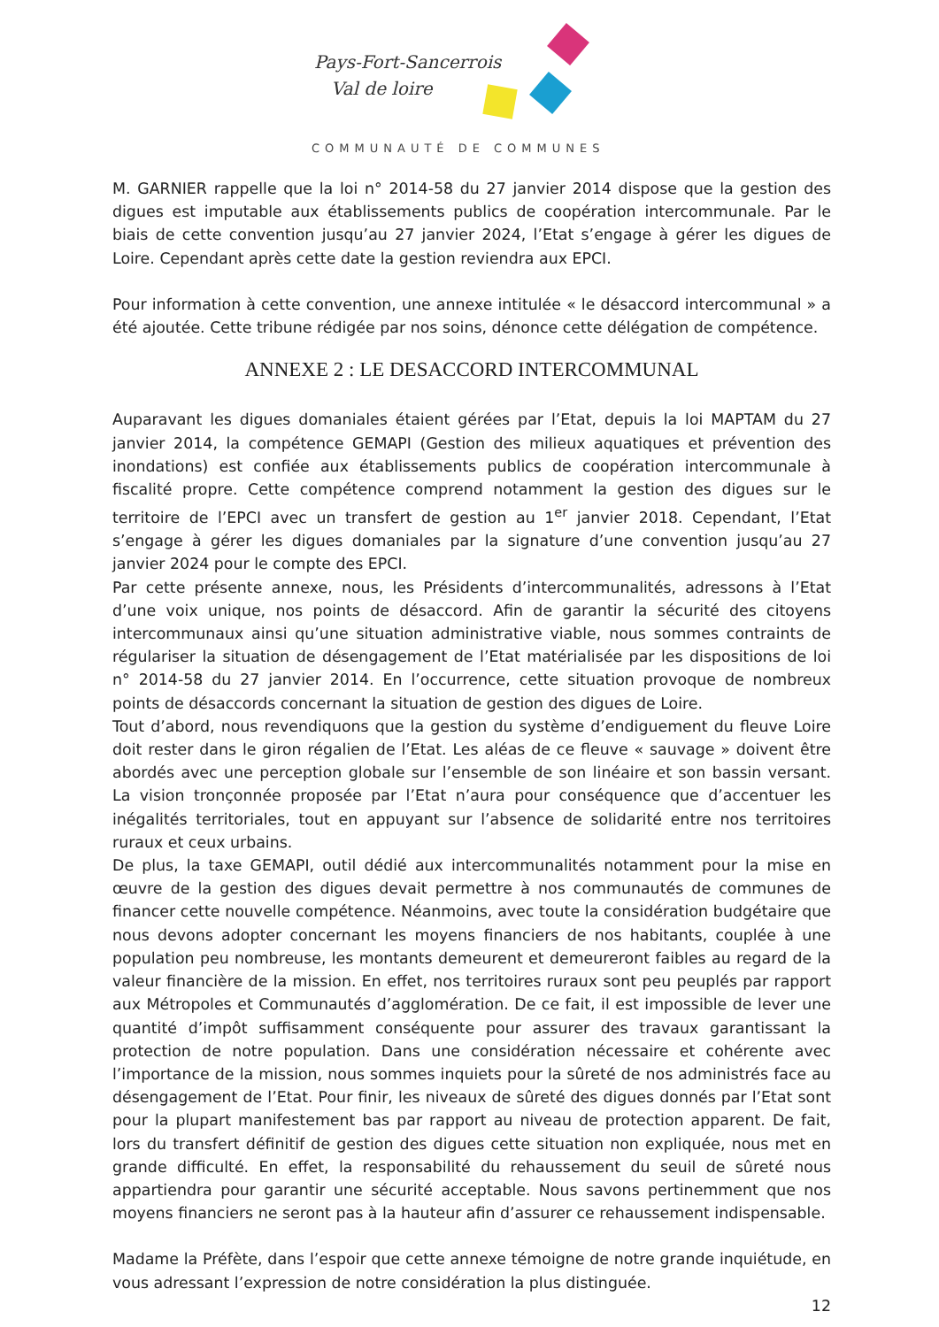Pays-Fort-Sancerrois
Val de loire
COMMUNAUTÉ DE COMMUNES
M. GARNIER rappelle que la loi n° 2014-58 du 27 janvier 2014 dispose que la gestion des digues est imputable aux établissements publics de coopération intercommunale. Par le biais de cette convention jusqu’au 27 janvier 2024, l’Etat s’engage à gérer les digues de Loire. Cependant après cette date la gestion reviendra aux EPCI.
Pour information à cette convention, une annexe intitulée « le désaccord intercommunal » a été ajoutée. Cette tribune rédigée par nos soins, dénonce cette délégation de compétence.
ANNEXE 2 : LE DESACCORD INTERCOMMUNAL
Auparavant les digues domaniales étaient gérées par l’Etat, depuis la loi MAPTAM du 27 janvier 2014, la compétence GEMAPI (Gestion des milieux aquatiques et prévention des inondations) est confiée aux établissements publics de coopération intercommunale à fiscalité propre. Cette compétence comprend notamment la gestion des digues sur le territoire de l’EPCI avec un transfert de gestion au 1<sup>er</sup> janvier 2018. Cependant, l’Etat s’engage à gérer les digues domaniales par la signature d’une convention jusqu’au 27 janvier 2024 pour le compte des EPCI.
Par cette présente annexe, nous, les Présidents d’intercommunalités, adressons à l’Etat d’une voix unique, nos points de désaccord. Afin de garantir la sécurité des citoyens intercommunaux ainsi qu’une situation administrative viable, nous sommes contraints de régulariser la situation de désengagement de l’Etat matérialisée par les dispositions de loi n° 2014-58 du 27 janvier 2014. En l’occurrence, cette situation provoque de nombreux points de désaccords concernant la situation de gestion des digues de Loire.
Tout d’abord, nous revendiquons que la gestion du système d’endiguement du fleuve Loire doit rester dans le giron régalien de l’Etat. Les aléas de ce fleuve « sauvage » doivent être abordés avec une perception globale sur l’ensemble de son linéaire et son bassin versant. La vision tronçonnée proposée par l’Etat n’aura pour conséquence que d’accentuer les inégalités territoriales, tout en appuyant sur l’absence de solidarité entre nos territoires ruraux et ceux urbains.
De plus, la taxe GEMAPI, outil dédié aux intercommunalités notamment pour la mise en œuvre de la gestion des digues devait permettre à nos communautés de communes de financer cette nouvelle compétence. Néanmoins, avec toute la considération budgétaire que nous devons adopter concernant les moyens financiers de nos habitants, couplée à une population peu nombreuse, les montants demeurent et demeureront faibles au regard de la valeur financière de la mission. En effet, nos territoires ruraux sont peu peuplés par rapport aux Métropoles et Communautés d’agglomération. De ce fait, il est impossible de lever une quantité d’impôt suffisamment conséquente pour assurer des travaux garantissant la protection de notre population. Dans une considération nécessaire et cohérente avec l’importance de la mission, nous sommes inquiets pour la sûreté de nos administrés face au désengagement de l’Etat. Pour finir, les niveaux de sûreté des digues donnés par l’Etat sont pour la plupart manifestement bas par rapport au niveau de protection apparent. De fait, lors du transfert définitif de gestion des digues cette situation non expliquée, nous met en grande difficulté. En effet, la responsabilité du rehaussement du seuil de sûreté nous appartiendra pour garantir une sécurité acceptable. Nous savons pertinemment que nos moyens financiers ne seront pas à la hauteur afin d’assurer ce rehaussement indispensable.
Madame la Préfète, dans l’espoir que cette annexe témoigne de notre grande inquiétude, en vous adressant l’expression de notre considération la plus distinguée.
12